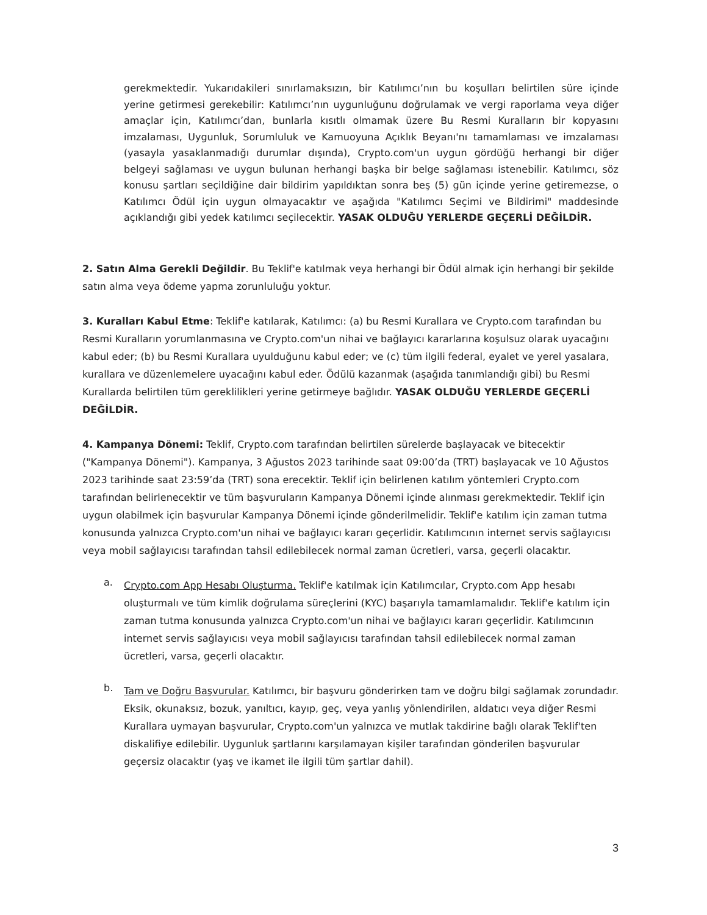gerekmektedir. Yukarıdakileri sınırlamaksızın, bir Katılımcı’nın bu koşulları belirtilen süre içinde yerine getirmesi gerekebilir: Katılımcı’nın uygunluğunu doğrulamak ve vergi raporlama veya diğer amaçlar için, Katılımcı’dan, bunlarla kısıtlı olmamak üzere Bu Resmi Kuralların bir kopyasını imzalaması, Uygunluk, Sorumluluk ve Kamuoyuna Açıklık Beyanı'nı tamamlaması ve imzalaması (yasayla yasaklanmadığı durumlar dışında), Crypto.com'un uygun gördüğü herhangi bir diğer belgeyi sağlaması ve uygun bulunan herhangi başka bir belge sağlaması istenebilir. Katılımcı, söz konusu şartları seçildiğine dair bildirim yapıldıktan sonra beş (5) gün içinde yerine getiremezse, o Katılımcı Ödül için uygun olmayacaktır ve aşağıda "Katılımcı Seçimi ve Bildirimi" maddesinde açıklandığı gibi yedek katılımcı seçilecektir. YASAK OLDUĞU YERLERDE GEÇERLİ DEĞİLDİR.
2. Satın Alma Gerekli Değildir. Bu Teklif'e katılmak veya herhangi bir Ödül almak için herhangi bir şekilde satın alma veya ödeme yapma zorunluluğu yoktur.
3. Kuralları Kabul Etme: Teklif'e katılarak, Katılımcı: (a) bu Resmi Kurallara ve Crypto.com tarafından bu Resmi Kuralların yorumlanmasına ve Crypto.com'un nihai ve bağlayıcı kararlarına koşulsuz olarak uyacağını kabul eder; (b) bu Resmi Kurallara uyulduğunu kabul eder; ve (c) tüm ilgili federal, eyalet ve yerel yasalara, kurallara ve düzenlemelere uyacağını kabul eder. Ödülü kazanmak (aşağıda tanımlandığı gibi) bu Resmi Kurallarda belirtilen tüm gereklilikleri yerine getirmeye bağlıdır. YASAK OLDUĞU YERLERDE GEÇERLİ DEĞİLDİR.
4. Kampanya Dönemi: Teklif, Crypto.com tarafından belirtilen sürelerde başlayacak ve bitecektir ("Kampanya Dönemi"). Kampanya, 3 Ağustos 2023 tarihinde saat 09:00’da (TRT) başlayacak ve 10 Ağustos 2023 tarihinde saat 23:59’da (TRT) sona erecektir. Teklif için belirlenen katılım yöntemleri Crypto.com tarafından belirlenecektir ve tüm başvuruların Kampanya Dönemi içinde alınması gerekmektedir. Teklif için uygun olabilmek için başvurular Kampanya Dönemi içinde gönderilmelidir. Teklif'e katılım için zaman tutma konusunda yalnızca Crypto.com'un nihai ve bağlayıcı kararı geçerlidir. Katılımcının internet servis sağlayıcısı veya mobil sağlayıcısı tarafından tahsil edilebilecek normal zaman ücretleri, varsa, geçerli olacaktır.
a.
Crypto.com App Hesabı Oluşturma. Teklif'e katılmak için Katılımcılar, Crypto.com App hesabı oluşturmalı ve tüm kimlik doğrulama süreçlerini (KYC) başarıyla tamamlamalıdır. Teklif'e katılım için zaman tutma konusunda yalnızca Crypto.com'un nihai ve bağlayıcı kararı geçerlidir. Katılımcının internet servis sağlayıcısı veya mobil sağlayıcısı tarafından tahsil edilebilecek normal zaman ücretleri, varsa, geçerli olacaktır.
b.
Tam ve Doğru Başvurular. Katılımcı, bir başvuru gönderirken tam ve doğru bilgi sağlamak zorundadır. Eksik, okunaksız, bozuk, yanıltıcı, kayıp, geç, veya yanlış yönlendirilen, aldatıcı veya diğer Resmi Kurallara uymayan başvurular, Crypto.com'un yalnızca ve mutlak takdirine bağlı olarak Teklif'ten diskalifiye edilebilir. Uygunluk şartlarını karşılamayan kişiler tarafından gönderilen başvurular geçersiz olacaktır (yaş ve ikamet ile ilgili tüm şartlar dahil).
3